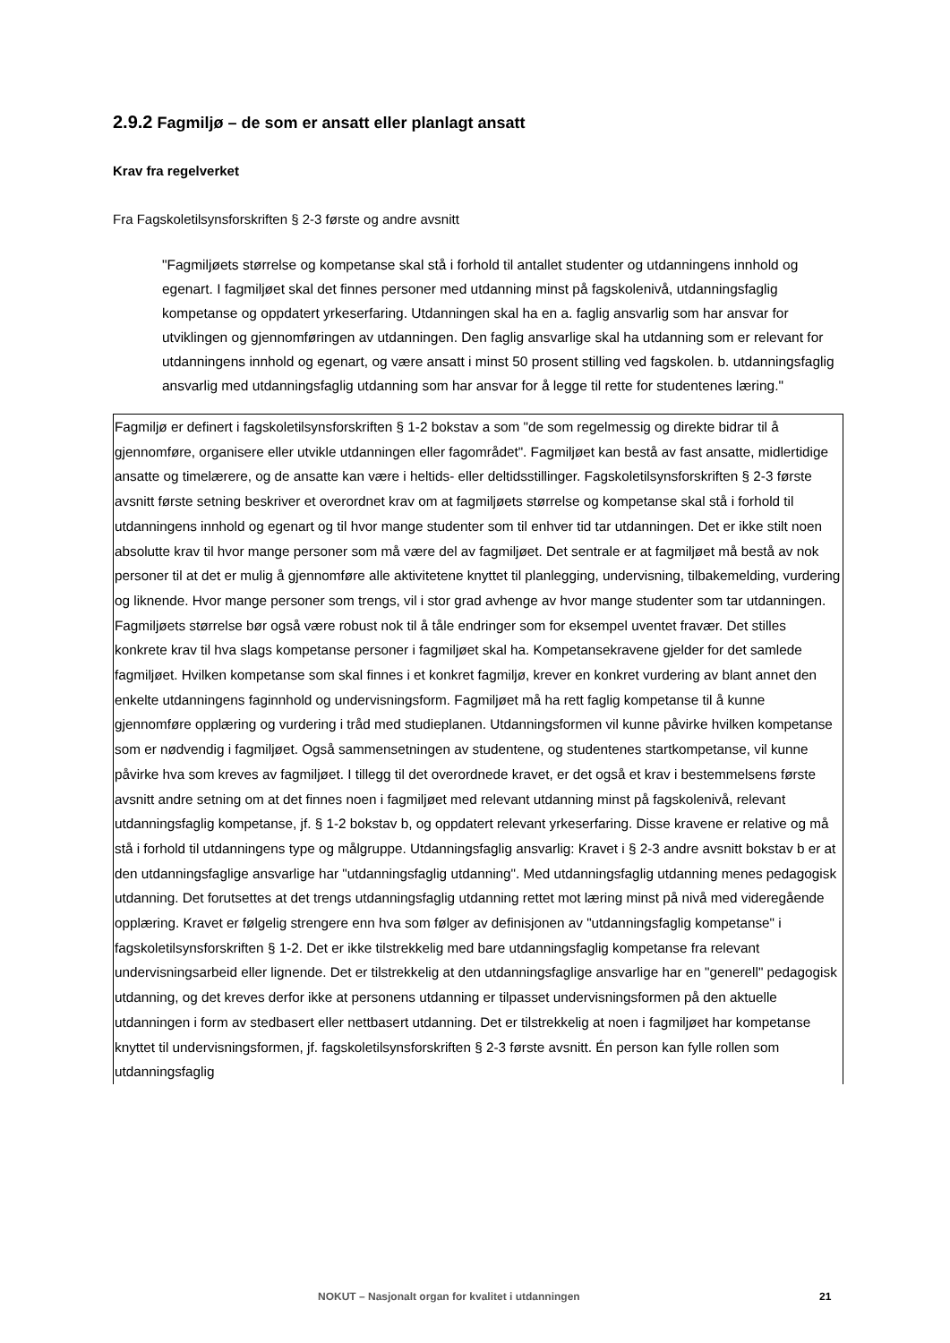2.9.2 Fagmiljø – de som er ansatt eller planlagt ansatt
Krav fra regelverket
Fra Fagskoletilsynsforskriften § 2-3 første og andre avsnitt
"Fagmiljøets størrelse og kompetanse skal stå i forhold til antallet studenter og utdanningens innhold og egenart. I fagmiljøet skal det finnes personer med utdanning minst på fagskolenivå, utdanningsfaglig kompetanse og oppdatert yrkeserfaring. Utdanningen skal ha en a. faglig ansvarlig som har ansvar for utviklingen og gjennomføringen av utdanningen. Den faglig ansvarlige skal ha utdanning som er relevant for utdanningens innhold og egenart, og være ansatt i minst 50 prosent stilling ved fagskolen. b. utdanningsfaglig ansvarlig med utdanningsfaglig utdanning som har ansvar for å legge til rette for studentenes læring."
Fagmiljø er definert i fagskoletilsynsforskriften § 1-2 bokstav a som "de som regelmessig og direkte bidrar til å gjennomføre, organisere eller utvikle utdanningen eller fagområdet". Fagmiljøet kan bestå av fast ansatte, midlertidige ansatte og timelærere, og de ansatte kan være i heltids- eller deltidsstillinger. Fagskoletilsynsforskriften § 2-3 første avsnitt første setning beskriver et overordnet krav om at fagmiljøets størrelse og kompetanse skal stå i forhold til utdanningens innhold og egenart og til hvor mange studenter som til enhver tid tar utdanningen. Det er ikke stilt noen absolutte krav til hvor mange personer som må være del av fagmiljøet. Det sentrale er at fagmiljøet må bestå av nok personer til at det er mulig å gjennomføre alle aktivitetene knyttet til planlegging, undervisning, tilbakemelding, vurdering og liknende. Hvor mange personer som trengs, vil i stor grad avhenge av hvor mange studenter som tar utdanningen. Fagmiljøets størrelse bør også være robust nok til å tåle endringer som for eksempel uventet fravær. Det stilles konkrete krav til hva slags kompetanse personer i fagmiljøet skal ha. Kompetansekravene gjelder for det samlede fagmiljøet. Hvilken kompetanse som skal finnes i et konkret fagmiljø, krever en konkret vurdering av blant annet den enkelte utdanningens faginnhold og undervisningsform. Fagmiljøet må ha rett faglig kompetanse til å kunne gjennomføre opplæring og vurdering i tråd med studieplanen. Utdanningsformen vil kunne påvirke hvilken kompetanse som er nødvendig i fagmiljøet. Også sammensetningen av studentene, og studentenes startkompetanse, vil kunne påvirke hva som kreves av fagmiljøet. I tillegg til det overordnede kravet, er det også et krav i bestemmelsens første avsnitt andre setning om at det finnes noen i fagmiljøet med relevant utdanning minst på fagskolenivå, relevant utdanningsfaglig kompetanse, jf. § 1-2 bokstav b, og oppdatert relevant yrkeserfaring. Disse kravene er relative og må stå i forhold til utdanningens type og målgruppe. Utdanningsfaglig ansvarlig: Kravet i § 2-3 andre avsnitt bokstav b er at den utdanningsfaglige ansvarlige har "utdanningsfaglig utdanning". Med utdanningsfaglig utdanning menes pedagogisk utdanning. Det forutsettes at det trengs utdanningsfaglig utdanning rettet mot læring minst på nivå med videregående opplæring. Kravet er følgelig strengere enn hva som følger av definisjonen av "utdanningsfaglig kompetanse" i fagskoletilsynsforskriften § 1-2. Det er ikke tilstrekkelig med bare utdanningsfaglig kompetanse fra relevant undervisningsarbeid eller lignende. Det er tilstrekkelig at den utdanningsfaglige ansvarlige har en "generell" pedagogisk utdanning, og det kreves derfor ikke at personens utdanning er tilpasset undervisningsformen på den aktuelle utdanningen i form av stedbasert eller nettbasert utdanning. Det er tilstrekkelig at noen i fagmiljøet har kompetanse knyttet til undervisningsformen, jf. fagskoletilsynsforskriften § 2-3 første avsnitt. Én person kan fylle rollen som utdanningsfaglig
NOKUT – Nasjonalt organ for kvalitet i utdanningen 21